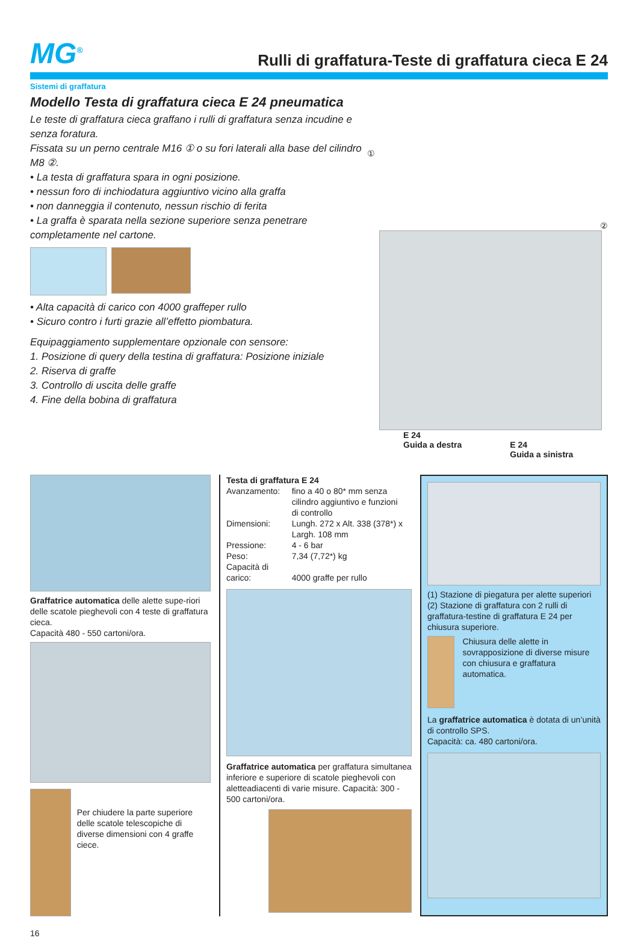MG<sup>®</sup>
Rulli di graffatura-Teste di graffatura cieca E 24
Sistemi di graffatura
Modello Testa di graffatura cieca E 24 pneumatica
Le teste di graffatura cieca graffano i rulli di graffatura senza incudine e senza foratura.
Fissata su un perno centrale M16 ① o su fori laterali alla base del cilindro M8 ②.
• La testa di graffatura spara in ogni posizione.
• nessun foro di inchiodatura aggiuntivo vicino alla graffa
• non danneggia il contenuto, nessun rischio di ferita
• La graffa è sparata nella sezione superiore senza penetrare completamente nel cartone.
• Alta capacità di carico con 4000 graffeper rullo
• Sicuro contro i furti grazie all’effetto piombatura.
Equipaggiamento supplementare opzionale con sensore:
1. Posizione di query della testina di graffatura: Posizione iniziale
2. Riserva di graffe
3. Controllo di uscita delle graffe
4. Fine della bobina di graffatura
① ②
E 24
Guida a destra
E 24
Guida a sinistra
Graffatrice automatica delle alette supe-riori delle scatole pieghevoli con 4 teste di graffatura cieca.
Capacità 480 - 550 cartoni/ora.
Per chiudere la parte superiore delle scatole telescopiche di diverse dimensioni con 4 graffe ciece.
Testa di graffatura E 24
| Avanzamento: | fino a 40 o 80* mm senza cilindro aggiuntivo e funzioni di controllo |
| Dimensioni: | Lungh. 272 x Alt. 338 (378*) x Largh. 108 mm |
| Pressione: | 4 - 6 bar |
| Peso: | 7,34 (7,72*) kg |
| Capacità di carico: | 4000 graffe per rullo |
Graffatrice automatica per graffatura simultanea inferiore e superiore di scatole pieghevoli con aletteadiacenti di varie misure. Capacità: 300 - 500 cartoni/ora.
(1) Stazione di piegatura per alette superiori
(2) Stazione di graffatura con 2 rulli di graffatura-testine di graffatura E 24 per chiusura superiore.
Chiusura delle alette in sovrapposizione di diverse misure con chiusura e graffatura automatica.
La graffatrice automatica è dotata di un’unità di controllo SPS.
Capacità: ca. 480 cartoni/ora.
16